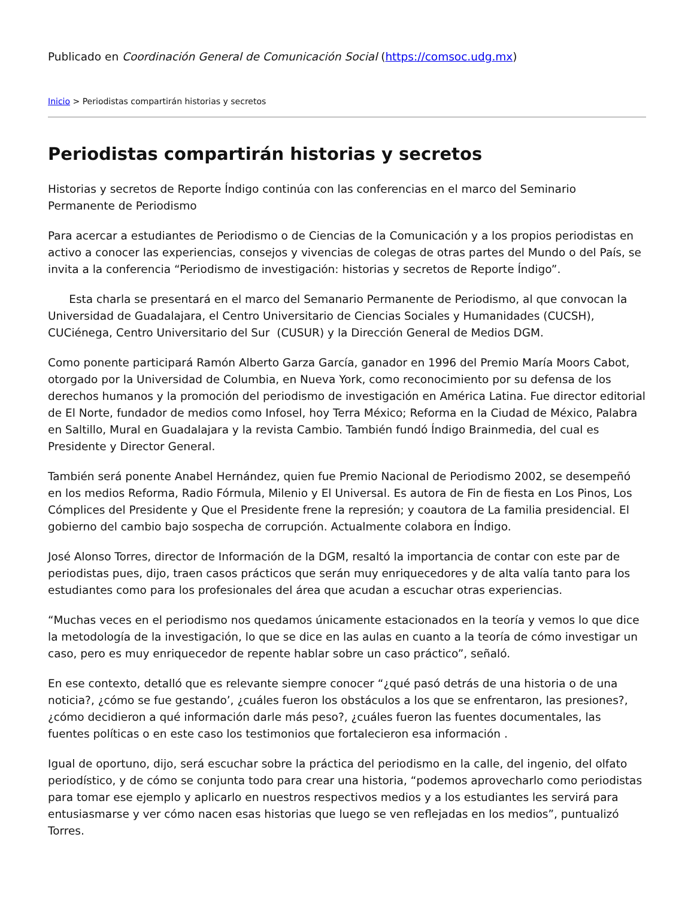Publicado en Coordinación General de Comunicación Social (https://comsoc.udg.mx)
Inicio > Periodistas compartirán historias y secretos
Periodistas compartirán historias y secretos
Historias y secretos de Reporte Índigo continúa con las conferencias en el marco del Seminario Permanente de Periodismo
Para acercar a estudiantes de Periodismo o de Ciencias de la Comunicación y a los propios periodistas en activo a conocer las experiencias, consejos y vivencias de colegas de otras partes del Mundo o del País, se invita a la conferencia “Periodismo de investigación: historias y secretos de Reporte Índigo”.
Esta charla se presentará en el marco del Semanario Permanente de Periodismo, al que convocan la Universidad de Guadalajara, el Centro Universitario de Ciencias Sociales y Humanidades (CUCSH), CUCiénega, Centro Universitario del Sur (CUSUR) y la Dirección General de Medios DGM.
Como ponente participará Ramón Alberto Garza García, ganador en 1996 del Premio María Moors Cabot, otorgado por la Universidad de Columbia, en Nueva York, como reconocimiento por su defensa de los derechos humanos y la promoción del periodismo de investigación en América Latina. Fue director editorial de El Norte, fundador de medios como Infosel, hoy Terra México; Reforma en la Ciudad de México, Palabra en Saltillo, Mural en Guadalajara y la revista Cambio. También fundó Índigo Brainmedia, del cual es Presidente y Director General.
También será ponente Anabel Hernández, quien fue Premio Nacional de Periodismo 2002, se desempeñó en los medios Reforma, Radio Fórmula, Milenio y El Universal. Es autora de Fin de fiesta en Los Pinos, Los Cómplices del Presidente y Que el Presidente frene la represión; y coautora de La familia presidencial. El gobierno del cambio bajo sospecha de corrupción. Actualmente colabora en Índigo.
José Alonso Torres, director de Información de la DGM, resaltó la importancia de contar con este par de periodistas pues, dijo, traen casos prácticos que serán muy enriquecedores y de alta valía tanto para los estudiantes como para los profesionales del área que acudan a escuchar otras experiencias.
“Muchas veces en el periodismo nos quedamos únicamente estacionados en la teoría y vemos lo que dice la metodología de la investigación, lo que se dice en las aulas en cuanto a la teoría de cómo investigar un caso, pero es muy enriquecedor de repente hablar sobre un caso práctico”, señaló.
En ese contexto, detalló que es relevante siempre conocer “¿qué pasó detrás de una historia o de una noticia?, ¿cómo se fue gestando’, ¿cuáles fueron los obstáculos a los que se enfrentaron, las presiones?, ¿cómo decidieron a qué información darle más peso?, ¿cuáles fueron las fuentes documentales, las fuentes políticas o en este caso los testimonios que fortalecieron esa información .
Igual de oportuno, dijo, será escuchar sobre la práctica del periodismo en la calle, del ingenio, del olfato periodístico, y de cómo se conjunta todo para crear una historia, “podemos aprovecharlo como periodistas para tomar ese ejemplo y aplicarlo en nuestros respectivos medios y a los estudiantes les servirá para entusiasmarse y ver cómo nacen esas historias que luego se ven reflejadas en los medios”, puntualizó Torres.